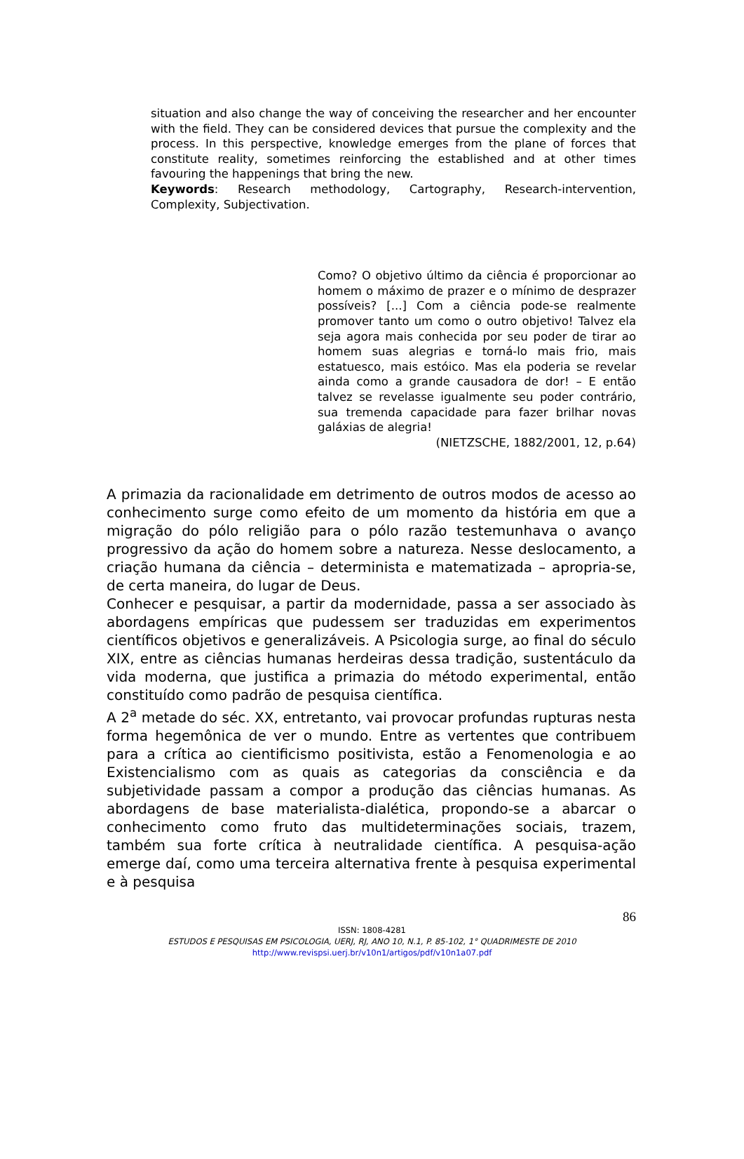situation and also change the way of conceiving the researcher and her encounter with the field. They can be considered devices that pursue the complexity and the process. In this perspective, knowledge emerges from the plane of forces that constitute reality, sometimes reinforcing the established and at other times favouring the happenings that bring the new.
Keywords: Research methodology, Cartography, Research-intervention, Complexity, Subjectivation.
Como? O objetivo último da ciência é proporcionar ao homem o máximo de prazer e o mínimo de desprazer possíveis? [...] Com a ciência pode-se realmente promover tanto um como o outro objetivo! Talvez ela seja agora mais conhecida por seu poder de tirar ao homem suas alegrias e torná-lo mais frio, mais estatuesco, mais estóico. Mas ela poderia se revelar ainda como a grande causadora de dor! – E então talvez se revelasse igualmente seu poder contrário, sua tremenda capacidade para fazer brilhar novas galáxias de alegria!
(NIETZSCHE, 1882/2001, 12, p.64)
A primazia da racionalidade em detrimento de outros modos de acesso ao conhecimento surge como efeito de um momento da história em que a migração do pólo religião para o pólo razão testemunhava o avanço progressivo da ação do homem sobre a natureza. Nesse deslocamento, a criação humana da ciência – determinista e matematizada – apropria-se, de certa maneira, do lugar de Deus.
Conhecer e pesquisar, a partir da modernidade, passa a ser associado às abordagens empíricas que pudessem ser traduzidas em experimentos científicos objetivos e generalizáveis. A Psicologia surge, ao final do século XIX, entre as ciências humanas herdeiras dessa tradição, sustentáculo da vida moderna, que justifica a primazia do método experimental, então constituído como padrão de pesquisa científica.
A 2<sup>a</sup> metade do séc. XX, entretanto, vai provocar profundas rupturas nesta forma hegemônica de ver o mundo. Entre as vertentes que contribuem para a crítica ao cientificismo positivista, estão a Fenomenologia e ao Existencialismo com as quais as categorias da consciência e da subjetividade passam a compor a produção das ciências humanas. As abordagens de base materialista-dialética, propondo-se a abarcar o conhecimento como fruto das multideterminações sociais, trazem, também sua forte crítica à neutralidade científica. A pesquisa-ação emerge daí, como uma terceira alternativa frente à pesquisa experimental e à pesquisa
86
ISSN: 1808-4281
ESTUDOS E PESQUISAS EM PSICOLOGIA, UERJ, RJ, ANO 10, N.1, P. 85-102, 1° QUADRIMESTE DE 2010
http://www.revispsi.uerj.br/v10n1/artigos/pdf/v10n1a07.pdf